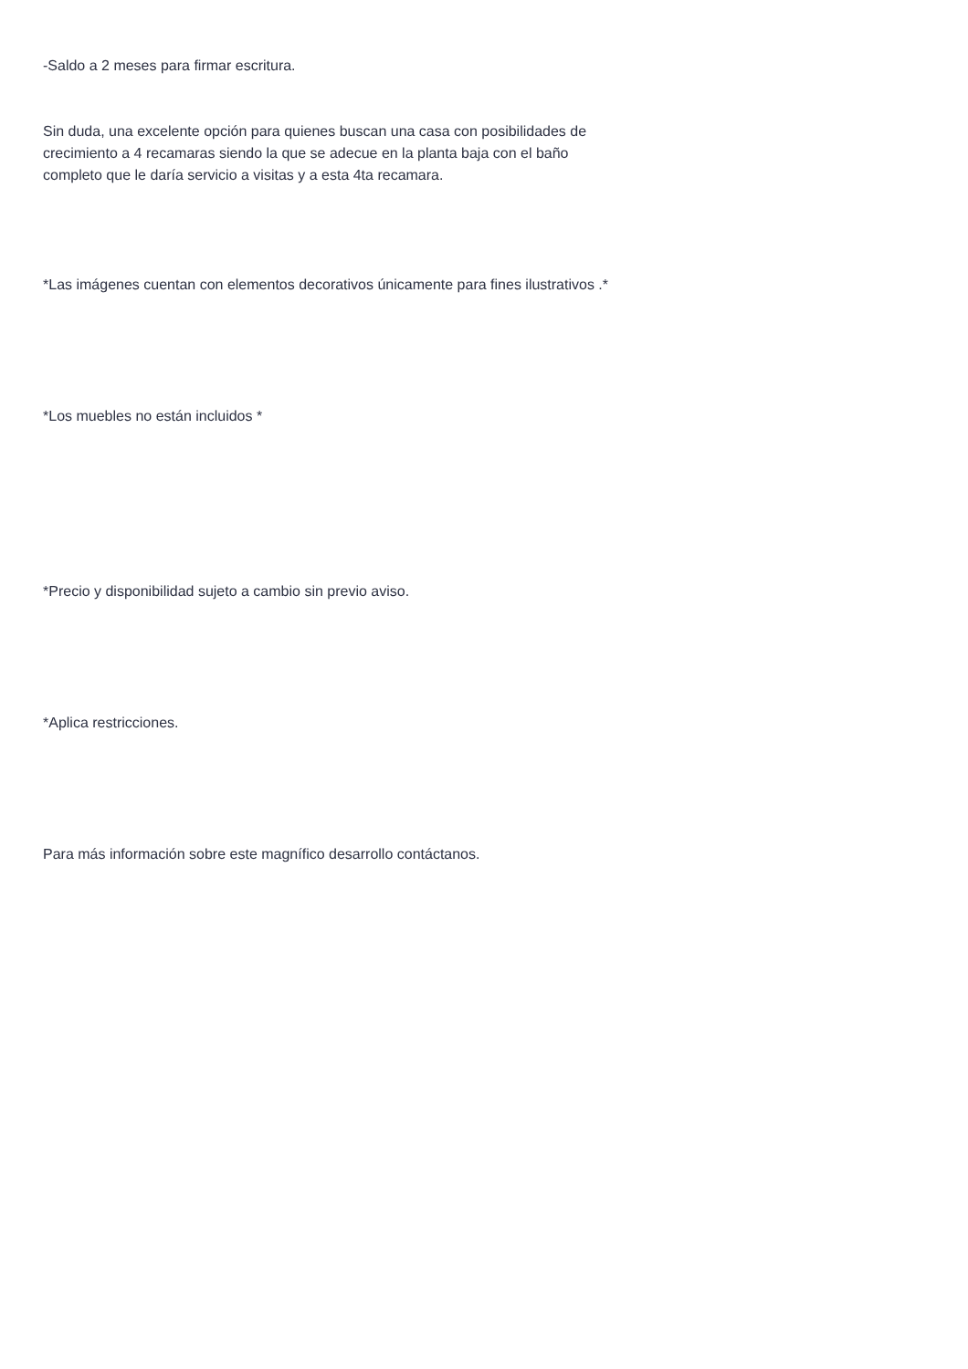-Saldo a 2 meses para firmar escritura.
Sin duda, una excelente opción para quienes buscan una casa con posibilidades de crecimiento a 4 recamaras siendo la que se adecue en la planta baja con el baño completo que le daría servicio a visitas y a esta 4ta recamara.
*Las imágenes cuentan con elementos decorativos únicamente para fines ilustrativos .*
*Los muebles no están incluidos *
*Precio y disponibilidad sujeto a cambio sin previo aviso.
*Aplica restricciones.
Para más información sobre este magnífico desarrollo contáctanos.